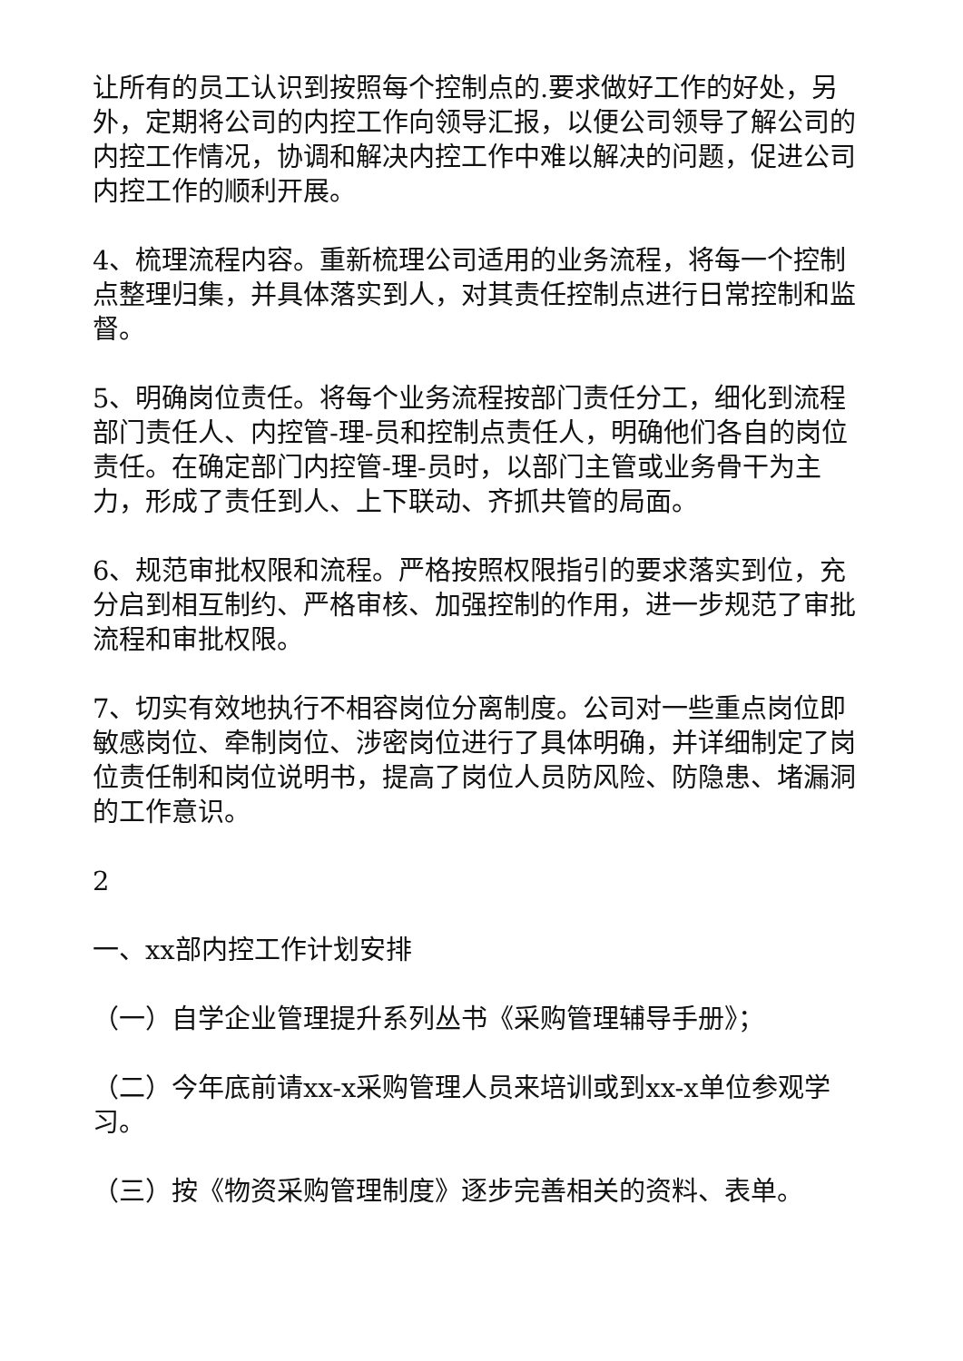让所有的员工认识到按照每个控制点的.要求做好工作的好处，另外，定期将公司的内控工作向领导汇报，以便公司领导了解公司的内控工作情况，协调和解决内控工作中难以解决的问题，促进公司内控工作的顺利开展。
4、梳理流程内容。重新梳理公司适用的业务流程，将每一个控制点整理归集，并具体落实到人，对其责任控制点进行日常控制和监督。
5、明确岗位责任。将每个业务流程按部门责任分工，细化到流程部门责任人、内控管-理-员和控制点责任人，明确他们各自的岗位责任。在确定部门内控管-理-员时，以部门主管或业务骨干为主力，形成了责任到人、上下联动、齐抓共管的局面。
6、规范审批权限和流程。严格按照权限指引的要求落实到位，充分启到相互制约、严格审核、加强控制的作用，进一步规范了审批流程和审批权限。
7、切实有效地执行不相容岗位分离制度。公司对一些重点岗位即敏感岗位、牵制岗位、涉密岗位进行了具体明确，并详细制定了岗位责任制和岗位说明书，提高了岗位人员防风险、防隐患、堵漏洞的工作意识。
2
一、xx部内控工作计划安排
（一）自学企业管理提升系列丛书《采购管理辅导手册》；
（二）今年底前请xx-x采购管理人员来培训或到xx-x单位参观学习。
（三）按《物资采购管理制度》逐步完善相关的资料、表单。